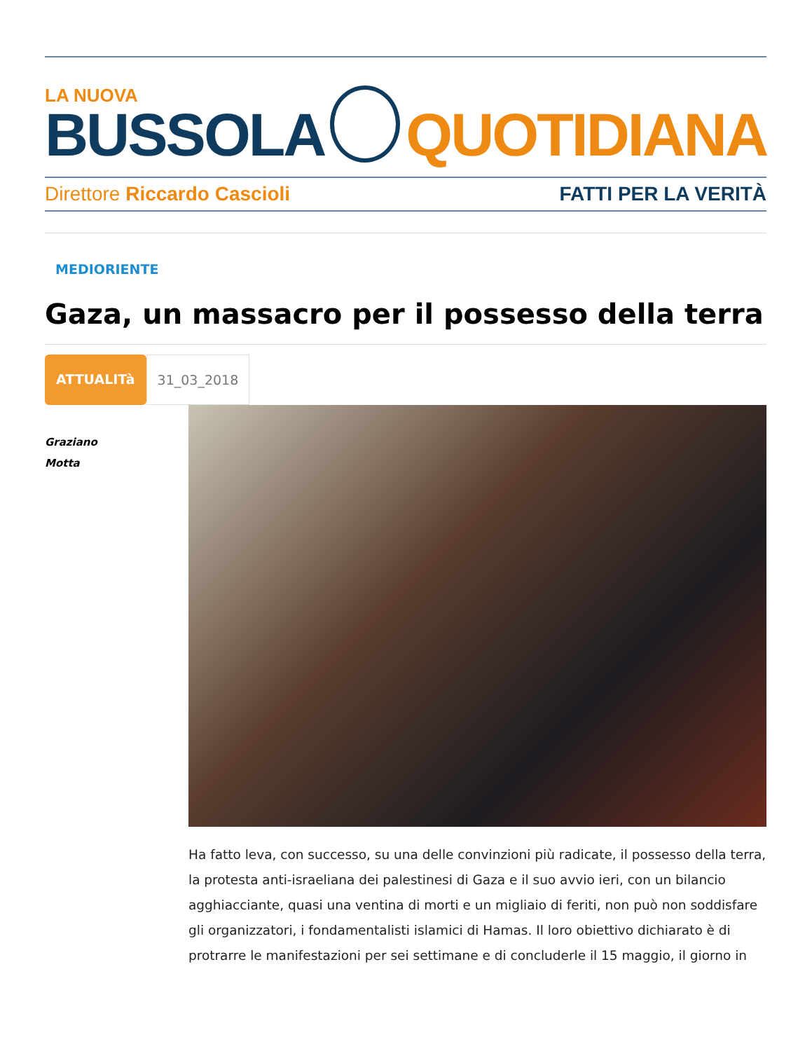LA NUOVA
BUSSOLA
QUOTIDIANA
Direttore Riccardo Cascioli FATTI PER LA VERITÀ
MEDIORIENTE
Gaza, un massacro per il possesso della terra
ATTUALITà 31_03_2018
Graziano
Motta
Ha fatto leva, con successo, su una delle convinzioni più radicate, il possesso della terra, la protesta anti-israeliana dei palestinesi di Gaza e il suo avvio ieri, con un bilancio agghiacciante, quasi una ventina di morti e un migliaio di feriti, non può non soddisfare gli organizzatori, i fondamentalisti islamici di Hamas. Il loro obiettivo dichiarato è di protrarre le manifestazioni per sei settimane e di concluderle il 15 maggio, il giorno in